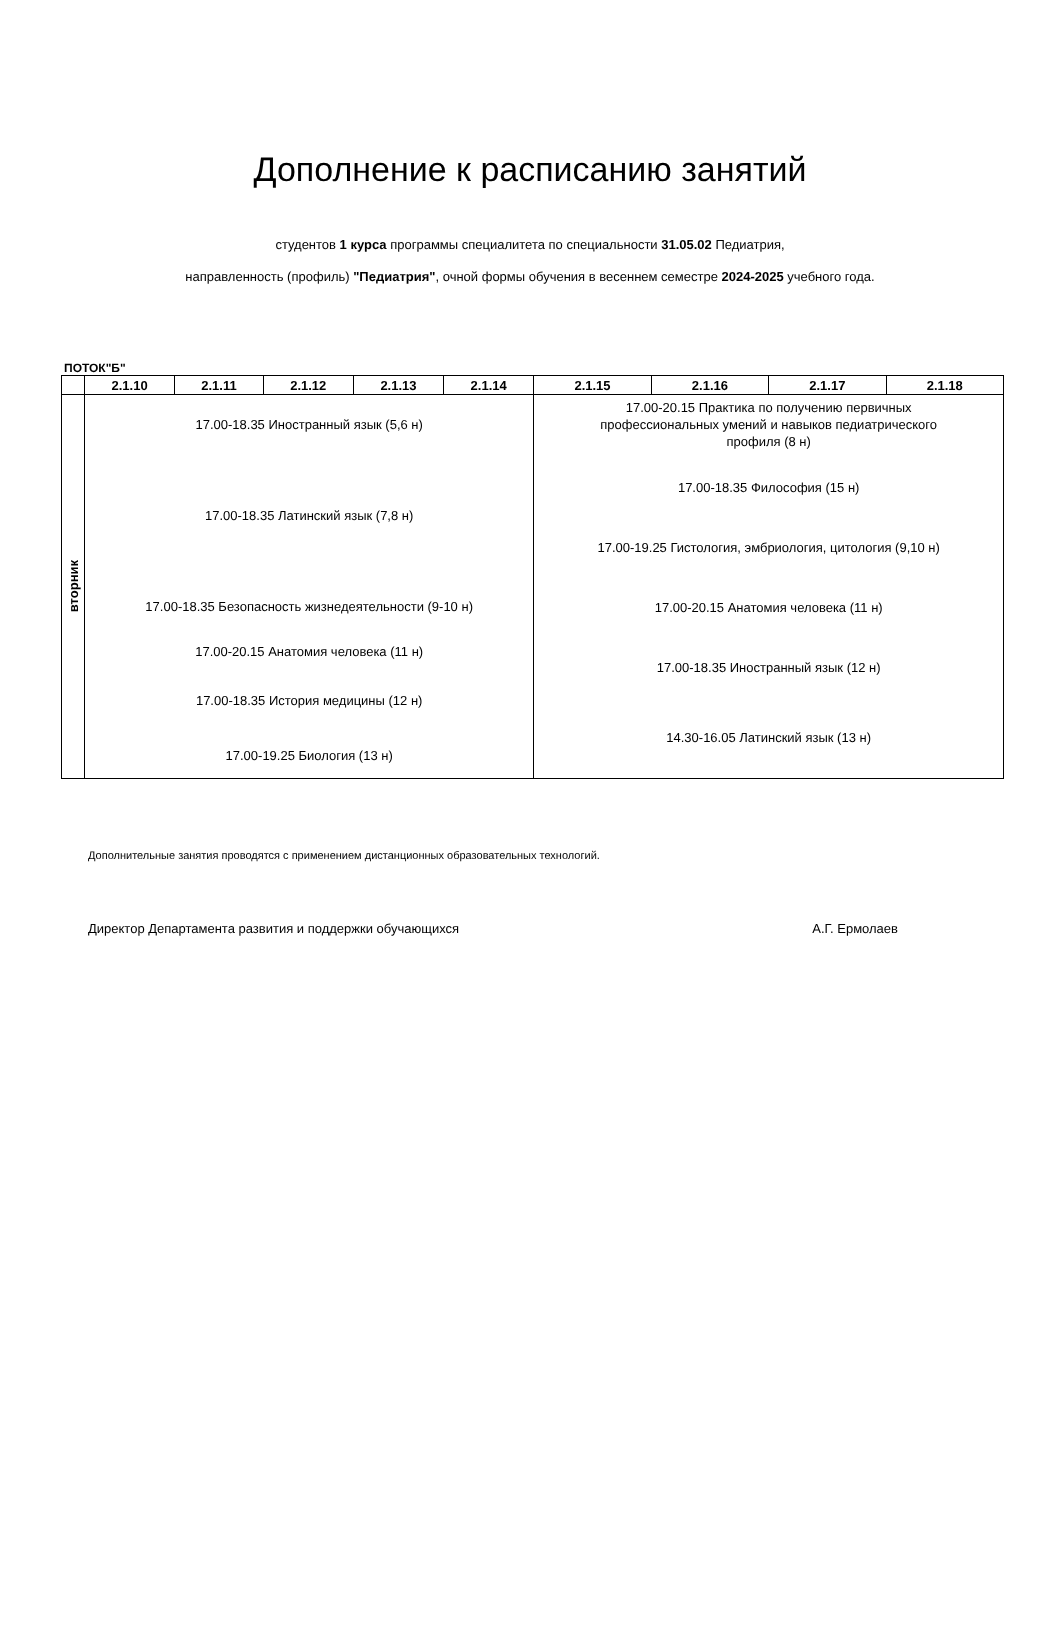Дополнение к расписанию занятий
студентов 1 курса программы специалитета по специальности 31.05.02 Педиатрия,
направленность (профиль) "Педиатрия", очной формы обучения в весеннем семестре 2024-2025 учебного года.
ПОТОК"Б"
| | 2.1.10 | 2.1.11 | 2.1.12 | 2.1.13 | 2.1.14 | 2.1.15 | 2.1.16 | 2.1.17 | 2.1.18 |
| --- | --- | --- | --- | --- | --- | --- | --- | --- | --- |
| вторник | 17.00-18.35 Иностранный язык (5,6 н) 17.00-18.35 Латинский язык (7,8 н) 17.00-18.35 Безопасность жизнедеятельности (9-10 н) 17.00-20.15 Анатомия человека (11 н) 17.00-18.35 История медицины (12 н) 17.00-19.25 Биология (13 н) | | | | | 17.00-20.15 Практика по получению первичных профессиональных умений и навыков педиатрического профиля (8 н) 17.00-18.35 Философия (15 н) 17.00-19.25 Гистология, эмбриология, цитология (9,10 н) 17.00-20.15 Анатомия человека (11 н) 17.00-18.35 Иностранный язык (12 н) 14.30-16.05 Латинский язык (13 н) | | | |
Дополнительные занятия проводятся с применением дистанционных образовательных технологий.
Директор Департамента развития и поддержки обучающихся А.Г. Ермолаев